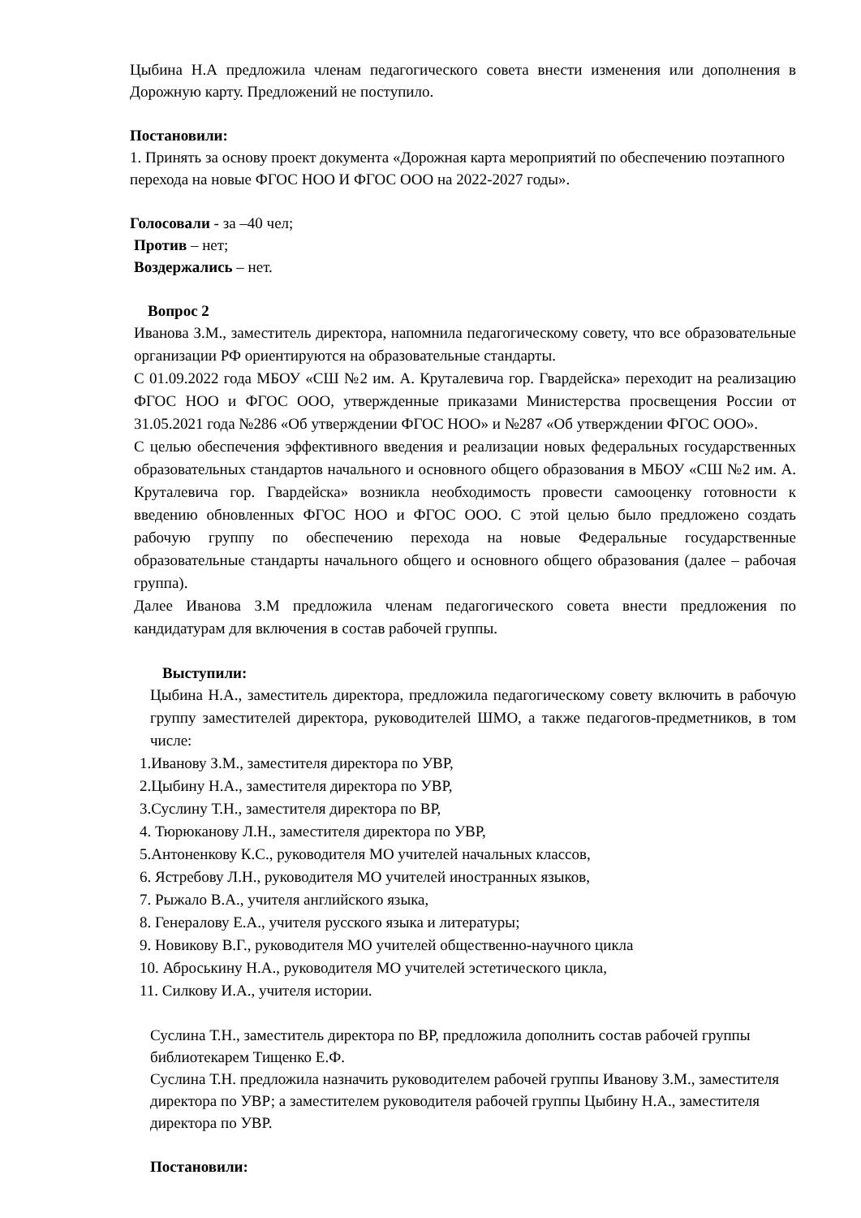Цыбина Н.А предложила членам педагогического совета внести изменения или дополнения в Дорожную карту. Предложений не поступило.
Постановили:
1. Принять за основу проект документа «Дорожная карта мероприятий по обеспечению поэтапного перехода на новые ФГОС НОО И ФГОС ООО на 2022-2027 годы».
Голосовали - за –40 чел;
Против – нет;
Воздержались – нет.
Вопрос 2
Иванова З.М., заместитель директора, напомнила педагогическому совету, что все образовательные организации РФ ориентируются на образовательные стандарты.
С 01.09.2022 года МБОУ «СШ №2 им. А. Круталевича гор. Гвардейска» переходит на реализацию ФГОС НОО и ФГОС ООО, утвержденные приказами Министерства просвещения России от 31.05.2021 года №286 «Об утверждении ФГОС НОО» и №287 «Об утверждении ФГОС ООО».
С целью обеспечения эффективного введения и реализации новых федеральных государственных образовательных стандартов начального и основного общего образования в МБОУ «СШ №2 им. А. Круталевича гор. Гвардейска» возникла необходимость провести самооценку готовности к введению обновленных ФГОС НОО и ФГОС ООО. С этой целью было предложено создать рабочую группу по обеспечению перехода на новые Федеральные государственные образовательные стандарты начального общего и основного общего образования (далее – рабочая группа).
Далее Иванова З.М предложила членам педагогического совета внести предложения по кандидатурам для включения в состав рабочей группы.
Выступили:
Цыбина Н.А., заместитель директора, предложила педагогическому совету включить в рабочую группу заместителей директора, руководителей ШМО, а также педагогов-предметников, в том числе:
1.Иванову З.М., заместителя директора по УВР,
2.Цыбину Н.А., заместителя директора по УВР,
3.Суслину Т.Н., заместителя директора по ВР,
4. Тюрюканову Л.Н., заместителя директора по УВР,
5.Антоненкову К.С., руководителя МО учителей начальных классов,
6. Ястребову Л.Н., руководителя МО учителей иностранных языков,
7. Рыжало В.А., учителя английского языка,
8. Генералову Е.А., учителя русского языка и литературы;
9. Новикову В.Г., руководителя МО учителей общественно-научного цикла
10. Аброськину Н.А., руководителя МО учителей эстетического цикла,
11. Силкову И.А., учителя истории.
Суслина Т.Н., заместитель директора по ВР, предложила дополнить состав рабочей группы библиотекарем Тищенко Е.Ф.
Суслина Т.Н. предложила назначить руководителем рабочей группы Иванову З.М., заместителя директора по УВР; а заместителем руководителя рабочей группы Цыбину Н.А., заместителя директора по УВР.
Постановили: